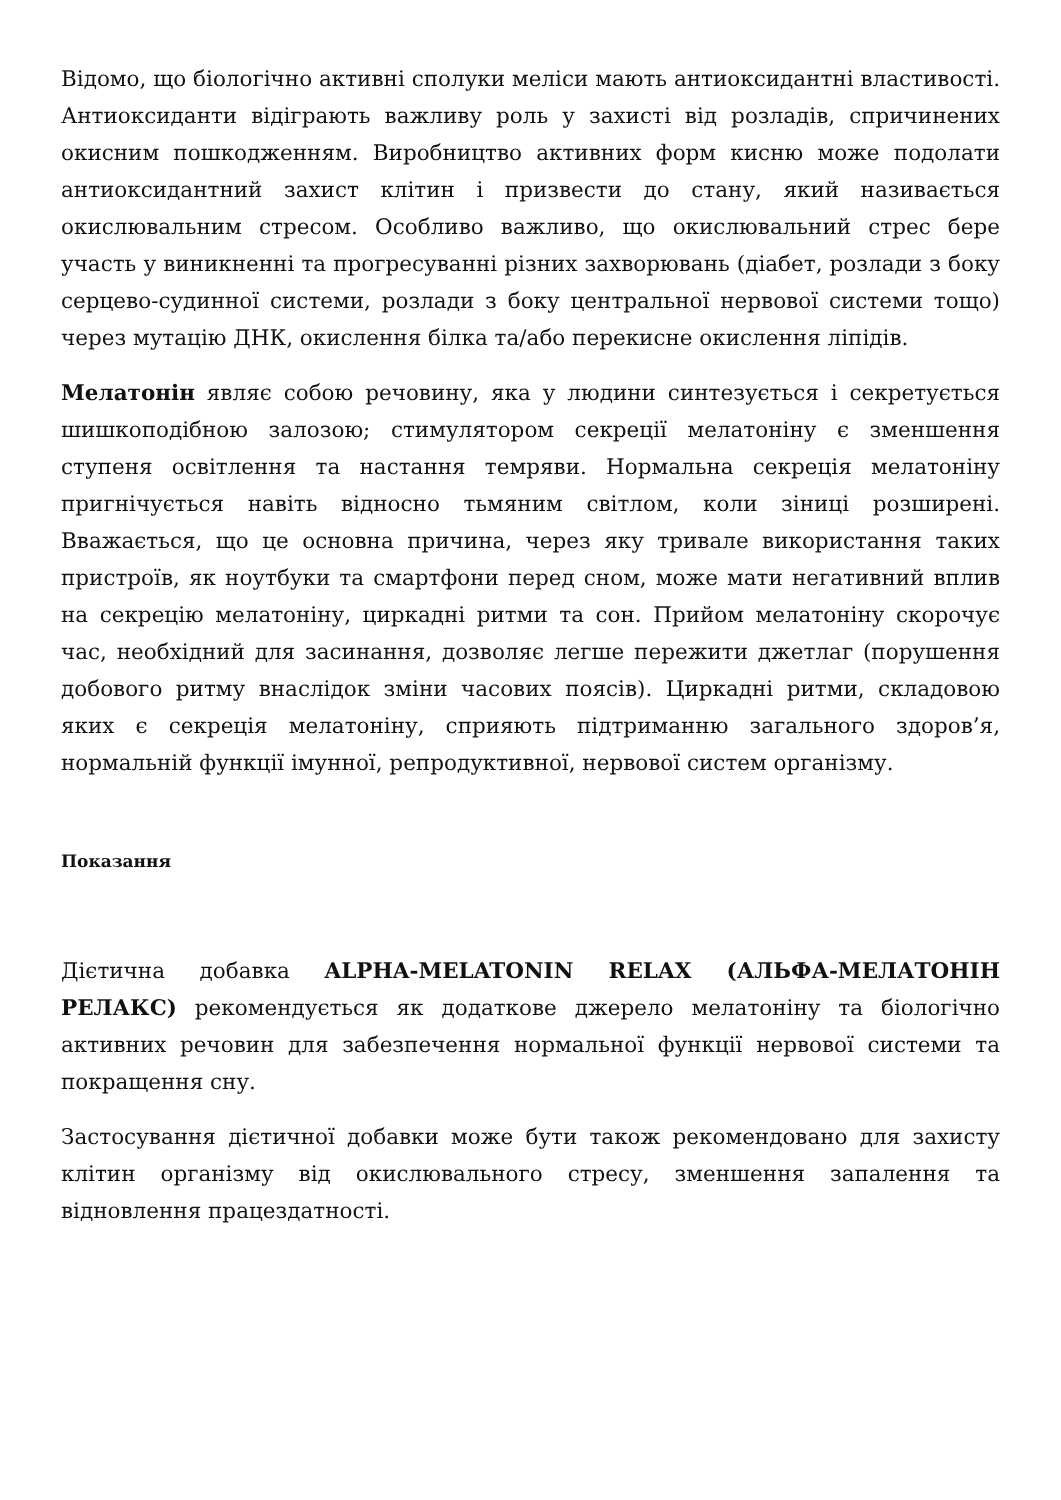Відомо, що біологічно активні сполуки меліси мають антиоксидантні властивості. Антиоксиданти відіграють важливу роль у захисті від розладів, спричинених окисним пошкодженням. Виробництво активних форм кисню може подолати антиоксидантний захист клітин і призвести до стану, який називається окислювальним стресом. Особливо важливо, що окислювальний стрес бере участь у виникненні та прогресуванні різних захворювань (діабет, розлади з боку серцево-судинної системи, розлади з боку центральної нервової системи тощо) через мутацію ДНК, окислення білка та/або перекисне окислення ліпідів.
Мелатонін являє собою речовину, яка у людини синтезується і секретується шишкоподібною залозою; стимулятором секреції мелатоніну є зменшення ступеня освітлення та настання темряви. Нормальна секреція мелатоніну пригнічується навіть відносно тьмяним світлом, коли зіниці розширені. Вважається, що це основна причина, через яку тривале використання таких пристроїв, як ноутбуки та смартфони перед сном, може мати негативний вплив на секрецію мелатоніну, циркадні ритми та сон. Прийом мелатоніну скорочує час, необхідний для засинання, дозволяє легше пережити джетлаг (порушення добового ритму внаслідок зміни часових поясів). Циркадні ритми, складовою яких є секреція мелатоніну, сприяють підтриманню загального здоров’я, нормальній функції імунної, репродуктивної, нервової систем організму.
Показання
Дієтична добавка ALPHA-MELATONIN RELAX (АЛЬФА-МЕЛАТОНІН РЕЛАКС) рекомендується як додаткове джерело мелатоніну та біологічно активних речовин для забезпечення нормальної функції нервової системи та покращення сну.
Застосування дієтичної добавки може бути також рекомендовано для захисту клітин організму від окислювального стресу, зменшення запалення та відновлення працездатності.